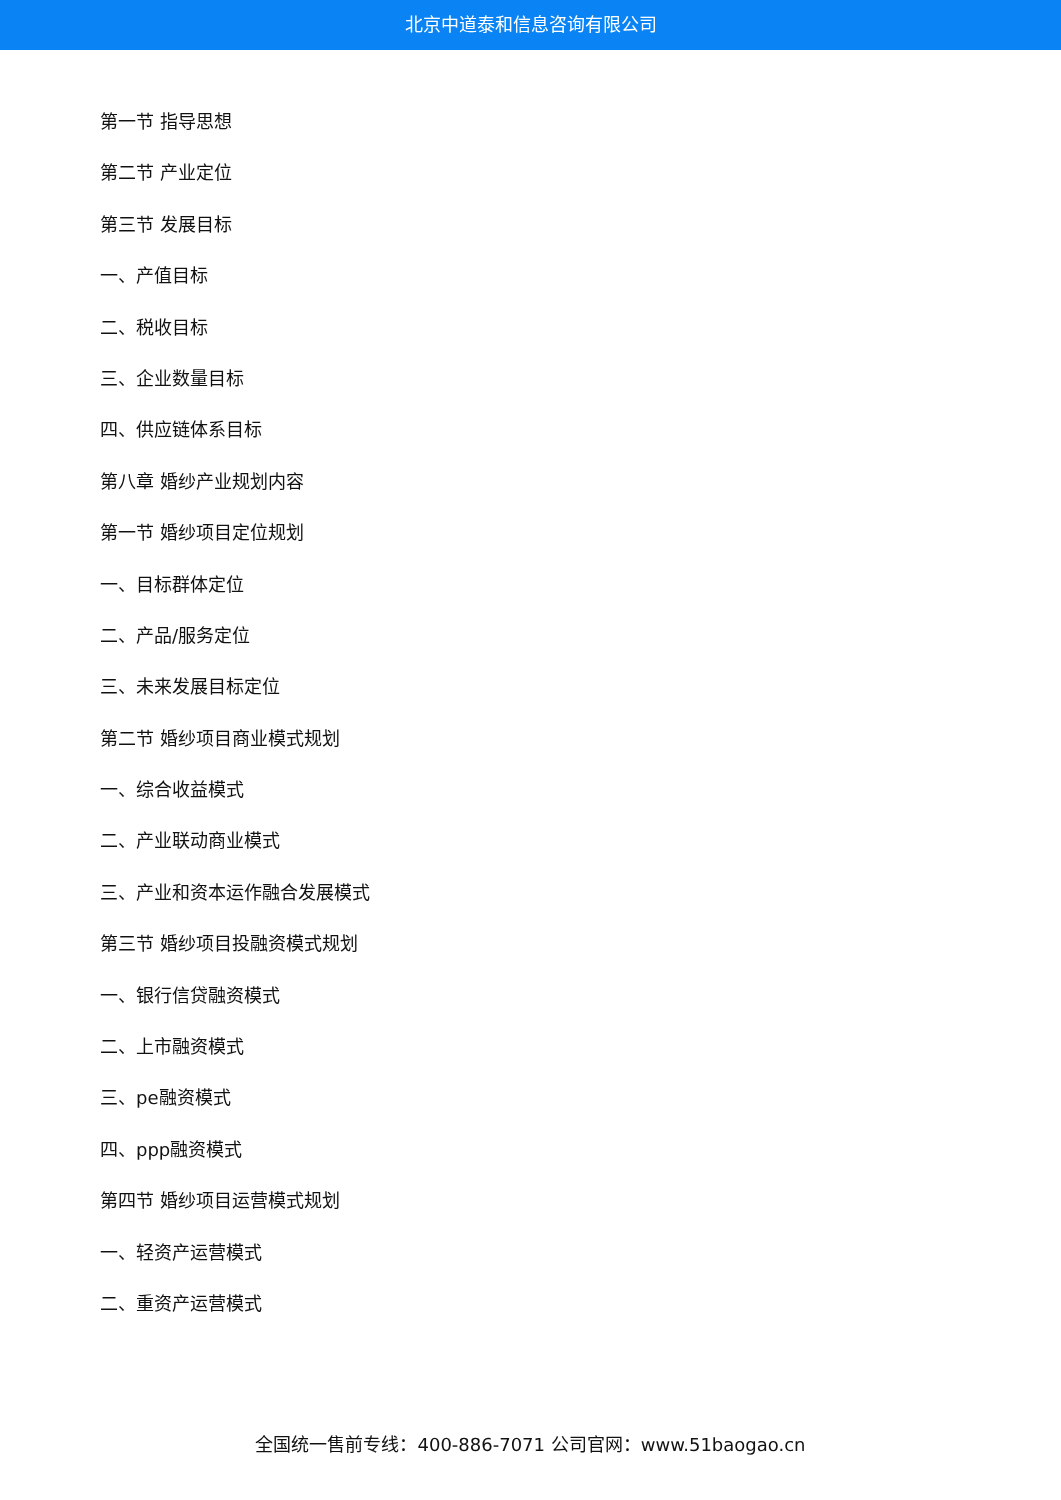北京中道泰和信息咨询有限公司
第一节 指导思想
第二节 产业定位
第三节 发展目标
一、产值目标
二、税收目标
三、企业数量目标
四、供应链体系目标
第八章 婚纱产业规划内容
第一节 婚纱项目定位规划
一、目标群体定位
二、产品/服务定位
三、未来发展目标定位
第二节 婚纱项目商业模式规划
一、综合收益模式
二、产业联动商业模式
三、产业和资本运作融合发展模式
第三节 婚纱项目投融资模式规划
一、银行信贷融资模式
二、上市融资模式
三、pe融资模式
四、ppp融资模式
第四节 婚纱项目运营模式规划
一、轻资产运营模式
二、重资产运营模式
全国统一售前专线：400-886-7071 公司官网：www.51baogao.cn